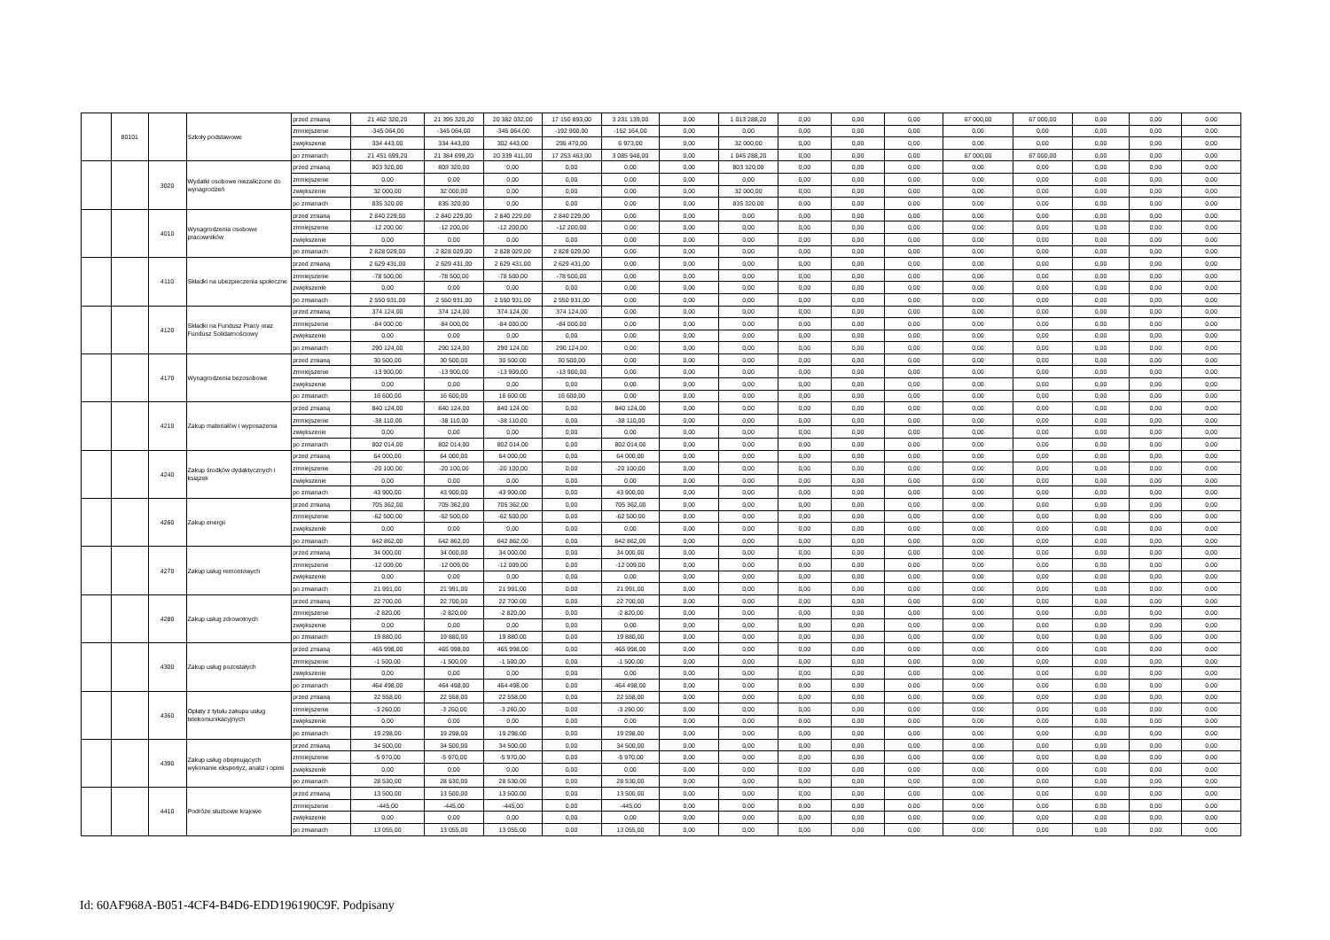| | 80101 | | Szkoły podstawowe | przed zmianą | 21 462 320,20 | 21 395 320,20 | 20 382 032,00 | 17 150 893,00 | 3 231 139,00 | 0,00 | 1 013 288,20 | 0,00 | 0,00 | 0,00 | 67 000,00 | 67 000,00 | 0,00 | 0,00 | 0,00 |
| | | | | zmniejszenie | -345 064,00 | -345 064,00 | -345 064,00 | -192 900,00 | -152 164,00 | 0,00 | 0,00 | 0,00 | 0,00 | 0,00 | 0,00 | 0,00 | 0,00 | 0,00 | 0,00 |
| | | | | zwiększenie | 334 443,00 | 334 443,00 | 302 443,00 | 295 470,00 | 6 973,00 | 0,00 | 32 000,00 | 0,00 | 0,00 | 0,00 | 0,00 | 0,00 | 0,00 | 0,00 | 0,00 |
| | | | | po zmianach | 21 451 699,20 | 21 384 699,20 | 20 339 411,00 | 17 253 463,00 | 3 085 948,00 | 0,00 | 1 045 288,20 | 0,00 | 0,00 | 0,00 | 67 000,00 | 67 000,00 | 0,00 | 0,00 | 0,00 |
| | | 3020 | Wydatki osobowe niezaliczone do wynagrodzeń | przed zmianą | 803 320,00 | 803 320,00 | 0,00 | 0,00 | 0,00 | 0,00 | 803 320,00 | 0,00 | 0,00 | 0,00 | 0,00 | 0,00 | 0,00 | 0,00 | 0,00 |
| | | | | zmniejszenie | 0,00 | 0,00 | 0,00 | 0,00 | 0,00 | 0,00 | 0,00 | 0,00 | 0,00 | 0,00 | 0,00 | 0,00 | 0,00 | 0,00 | 0,00 |
| | | | | zwiększenie | 32 000,00 | 32 000,00 | 0,00 | 0,00 | 0,00 | 0,00 | 32 000,00 | 0,00 | 0,00 | 0,00 | 0,00 | 0,00 | 0,00 | 0,00 | 0,00 |
| | | | | po zmianach | 835 320,00 | 835 320,00 | 0,00 | 0,00 | 0,00 | 0,00 | 835 320,00 | 0,00 | 0,00 | 0,00 | 0,00 | 0,00 | 0,00 | 0,00 | 0,00 |
| | | 4010 | Wynagrodzenia osobowe pracowników | przed zmianą | 2 840 229,00 | 2 840 229,00 | 2 840 229,00 | 2 840 229,00 | 0,00 | 0,00 | 0,00 | 0,00 | 0,00 | 0,00 | 0,00 | 0,00 | 0,00 | 0,00 | 0,00 |
| | | | | zmniejszenie | -12 200,00 | -12 200,00 | -12 200,00 | -12 200,00 | 0,00 | 0,00 | 0,00 | 0,00 | 0,00 | 0,00 | 0,00 | 0,00 | 0,00 | 0,00 | 0,00 |
| | | | | zwiększenie | 0,00 | 0,00 | 0,00 | 0,00 | 0,00 | 0,00 | 0,00 | 0,00 | 0,00 | 0,00 | 0,00 | 0,00 | 0,00 | 0,00 | 0,00 |
| | | | | po zmianach | 2 828 029,00 | 2 828 029,00 | 2 828 029,00 | 2 828 029,00 | 0,00 | 0,00 | 0,00 | 0,00 | 0,00 | 0,00 | 0,00 | 0,00 | 0,00 | 0,00 | 0,00 |
| | | 4110 | Składki na ubezpieczenia społeczne | przed zmianą | 2 629 431,00 | 2 629 431,00 | 2 629 431,00 | 2 629 431,00 | 0,00 | 0,00 | 0,00 | 0,00 | 0,00 | 0,00 | 0,00 | 0,00 | 0,00 | 0,00 | 0,00 |
| | | | | zmniejszenie | -78 500,00 | -78 500,00 | -78 500,00 | -78 500,00 | 0,00 | 0,00 | 0,00 | 0,00 | 0,00 | 0,00 | 0,00 | 0,00 | 0,00 | 0,00 | 0,00 |
| | | | | zwiększenie | 0,00 | 0,00 | 0,00 | 0,00 | 0,00 | 0,00 | 0,00 | 0,00 | 0,00 | 0,00 | 0,00 | 0,00 | 0,00 | 0,00 | 0,00 |
| | | | | po zmianach | 2 550 931,00 | 2 550 931,00 | 2 550 931,00 | 2 550 931,00 | 0,00 | 0,00 | 0,00 | 0,00 | 0,00 | 0,00 | 0,00 | 0,00 | 0,00 | 0,00 | 0,00 |
| | | 4120 | Składki na Fundusz Pracy oraz Fundusz Solidarnościowy | przed zmianą | 374 124,00 | 374 124,00 | 374 124,00 | 374 124,00 | 0,00 | 0,00 | 0,00 | 0,00 | 0,00 | 0,00 | 0,00 | 0,00 | 0,00 | 0,00 | 0,00 |
| | | | | zmniejszenie | -84 000,00 | -84 000,00 | -84 000,00 | -84 000,00 | 0,00 | 0,00 | 0,00 | 0,00 | 0,00 | 0,00 | 0,00 | 0,00 | 0,00 | 0,00 | 0,00 |
| | | | | zwiększenie | 0,00 | 0,00 | 0,00 | 0,00 | 0,00 | 0,00 | 0,00 | 0,00 | 0,00 | 0,00 | 0,00 | 0,00 | 0,00 | 0,00 | 0,00 |
| | | | | po zmianach | 290 124,00 | 290 124,00 | 290 124,00 | 290 124,00 | 0,00 | 0,00 | 0,00 | 0,00 | 0,00 | 0,00 | 0,00 | 0,00 | 0,00 | 0,00 | 0,00 |
| | | 4170 | Wynagrodzenia bezosobowe | przed zmianą | 30 500,00 | 30 500,00 | 30 500,00 | 30 500,00 | 0,00 | 0,00 | 0,00 | 0,00 | 0,00 | 0,00 | 0,00 | 0,00 | 0,00 | 0,00 | 0,00 |
| | | | | zmniejszenie | -13 900,00 | -13 900,00 | -13 900,00 | -13 900,00 | 0,00 | 0,00 | 0,00 | 0,00 | 0,00 | 0,00 | 0,00 | 0,00 | 0,00 | 0,00 | 0,00 |
| | | | | zwiększenie | 0,00 | 0,00 | 0,00 | 0,00 | 0,00 | 0,00 | 0,00 | 0,00 | 0,00 | 0,00 | 0,00 | 0,00 | 0,00 | 0,00 | 0,00 |
| | | | | po zmianach | 16 600,00 | 16 600,00 | 16 600,00 | 16 600,00 | 0,00 | 0,00 | 0,00 | 0,00 | 0,00 | 0,00 | 0,00 | 0,00 | 0,00 | 0,00 | 0,00 |
| | | 4210 | Zakup materiałów i wyposażenia | przed zmianą | 840 124,00 | 840 124,00 | 840 124,00 | 0,00 | 840 124,00 | 0,00 | 0,00 | 0,00 | 0,00 | 0,00 | 0,00 | 0,00 | 0,00 | 0,00 | 0,00 |
| | | | | zmniejszenie | -38 110,00 | -38 110,00 | -38 110,00 | 0,00 | -38 110,00 | 0,00 | 0,00 | 0,00 | 0,00 | 0,00 | 0,00 | 0,00 | 0,00 | 0,00 | 0,00 |
| | | | | zwiększenie | 0,00 | 0,00 | 0,00 | 0,00 | 0,00 | 0,00 | 0,00 | 0,00 | 0,00 | 0,00 | 0,00 | 0,00 | 0,00 | 0,00 | 0,00 |
| | | | | po zmianach | 802 014,00 | 802 014,00 | 802 014,00 | 0,00 | 802 014,00 | 0,00 | 0,00 | 0,00 | 0,00 | 0,00 | 0,00 | 0,00 | 0,00 | 0,00 | 0,00 |
| | | 4240 | Zakup środków dydaktycznych i książek | przed zmianą | 64 000,00 | 64 000,00 | 64 000,00 | 0,00 | 64 000,00 | 0,00 | 0,00 | 0,00 | 0,00 | 0,00 | 0,00 | 0,00 | 0,00 | 0,00 | 0,00 |
| | | | | zmniejszenie | -20 100,00 | -20 100,00 | -20 100,00 | 0,00 | -20 100,00 | 0,00 | 0,00 | 0,00 | 0,00 | 0,00 | 0,00 | 0,00 | 0,00 | 0,00 | 0,00 |
| | | | | zwiększenie | 0,00 | 0,00 | 0,00 | 0,00 | 0,00 | 0,00 | 0,00 | 0,00 | 0,00 | 0,00 | 0,00 | 0,00 | 0,00 | 0,00 | 0,00 |
| | | | | po zmianach | 43 900,00 | 43 900,00 | 43 900,00 | 0,00 | 43 900,00 | 0,00 | 0,00 | 0,00 | 0,00 | 0,00 | 0,00 | 0,00 | 0,00 | 0,00 | 0,00 |
| | | 4260 | Zakup energii | przed zmianą | 705 362,00 | 705 362,00 | 705 362,00 | 0,00 | 705 362,00 | 0,00 | 0,00 | 0,00 | 0,00 | 0,00 | 0,00 | 0,00 | 0,00 | 0,00 | 0,00 |
| | | | | zmniejszenie | -62 500,00 | -62 500,00 | -62 500,00 | 0,00 | -62 500,00 | 0,00 | 0,00 | 0,00 | 0,00 | 0,00 | 0,00 | 0,00 | 0,00 | 0,00 | 0,00 |
| | | | | zwiększenie | 0,00 | 0,00 | 0,00 | 0,00 | 0,00 | 0,00 | 0,00 | 0,00 | 0,00 | 0,00 | 0,00 | 0,00 | 0,00 | 0,00 | 0,00 |
| | | | | po zmianach | 642 862,00 | 642 862,00 | 642 862,00 | 0,00 | 642 862,00 | 0,00 | 0,00 | 0,00 | 0,00 | 0,00 | 0,00 | 0,00 | 0,00 | 0,00 | 0,00 |
| | | 4270 | Zakup usług remontowych | przed zmianą | 34 000,00 | 34 000,00 | 34 000,00 | 0,00 | 34 000,00 | 0,00 | 0,00 | 0,00 | 0,00 | 0,00 | 0,00 | 0,00 | 0,00 | 0,00 | 0,00 |
| | | | | zmniejszenie | -12 009,00 | -12 009,00 | -12 009,00 | 0,00 | -12 009,00 | 0,00 | 0,00 | 0,00 | 0,00 | 0,00 | 0,00 | 0,00 | 0,00 | 0,00 | 0,00 |
| | | | | zwiększenie | 0,00 | 0,00 | 0,00 | 0,00 | 0,00 | 0,00 | 0,00 | 0,00 | 0,00 | 0,00 | 0,00 | 0,00 | 0,00 | 0,00 | 0,00 |
| | | | | po zmianach | 21 991,00 | 21 991,00 | 21 991,00 | 0,00 | 21 991,00 | 0,00 | 0,00 | 0,00 | 0,00 | 0,00 | 0,00 | 0,00 | 0,00 | 0,00 | 0,00 |
| | | 4280 | Zakup usług zdrowotnych | przed zmianą | 22 700,00 | 22 700,00 | 22 700,00 | 0,00 | 22 700,00 | 0,00 | 0,00 | 0,00 | 0,00 | 0,00 | 0,00 | 0,00 | 0,00 | 0,00 | 0,00 |
| | | | | zmniejszenie | -2 820,00 | -2 820,00 | -2 820,00 | 0,00 | -2 820,00 | 0,00 | 0,00 | 0,00 | 0,00 | 0,00 | 0,00 | 0,00 | 0,00 | 0,00 | 0,00 |
| | | | | zwiększenie | 0,00 | 0,00 | 0,00 | 0,00 | 0,00 | 0,00 | 0,00 | 0,00 | 0,00 | 0,00 | 0,00 | 0,00 | 0,00 | 0,00 | 0,00 |
| | | | | po zmianach | 19 880,00 | 19 880,00 | 19 880,00 | 0,00 | 19 880,00 | 0,00 | 0,00 | 0,00 | 0,00 | 0,00 | 0,00 | 0,00 | 0,00 | 0,00 | 0,00 |
| | | 4300 | Zakup usług pozostałych | przed zmianą | 465 998,00 | 465 998,00 | 465 998,00 | 0,00 | 465 998,00 | 0,00 | 0,00 | 0,00 | 0,00 | 0,00 | 0,00 | 0,00 | 0,00 | 0,00 | 0,00 |
| | | | | zmniejszenie | -1 500,00 | -1 500,00 | -1 500,00 | 0,00 | -1 500,00 | 0,00 | 0,00 | 0,00 | 0,00 | 0,00 | 0,00 | 0,00 | 0,00 | 0,00 | 0,00 |
| | | | | zwiększenie | 0,00 | 0,00 | 0,00 | 0,00 | 0,00 | 0,00 | 0,00 | 0,00 | 0,00 | 0,00 | 0,00 | 0,00 | 0,00 | 0,00 | 0,00 |
| | | | | po zmianach | 464 498,00 | 464 498,00 | 464 498,00 | 0,00 | 464 498,00 | 0,00 | 0,00 | 0,00 | 0,00 | 0,00 | 0,00 | 0,00 | 0,00 | 0,00 | 0,00 |
| | | 4360 | Opłaty z tytułu zakupu usług telekomunikacyjnych | przed zmianą | 22 558,00 | 22 558,00 | 22 558,00 | 0,00 | 22 558,00 | 0,00 | 0,00 | 0,00 | 0,00 | 0,00 | 0,00 | 0,00 | 0,00 | 0,00 | 0,00 |
| | | | | zmniejszenie | -3 260,00 | -3 260,00 | -3 260,00 | 0,00 | -3 260,00 | 0,00 | 0,00 | 0,00 | 0,00 | 0,00 | 0,00 | 0,00 | 0,00 | 0,00 | 0,00 |
| | | | | zwiększenie | 0,00 | 0,00 | 0,00 | 0,00 | 0,00 | 0,00 | 0,00 | 0,00 | 0,00 | 0,00 | 0,00 | 0,00 | 0,00 | 0,00 | 0,00 |
| | | | | po zmianach | 19 298,00 | 19 298,00 | 19 298,00 | 0,00 | 19 298,00 | 0,00 | 0,00 | 0,00 | 0,00 | 0,00 | 0,00 | 0,00 | 0,00 | 0,00 | 0,00 |
| | | 4390 | Zakup usług obejmujących wykonanie ekspertyz, analiz i opinii | przed zmianą | 34 500,00 | 34 500,00 | 34 500,00 | 0,00 | 34 500,00 | 0,00 | 0,00 | 0,00 | 0,00 | 0,00 | 0,00 | 0,00 | 0,00 | 0,00 | 0,00 |
| | | | | zmniejszenie | -5 970,00 | -5 970,00 | -5 970,00 | 0,00 | -5 970,00 | 0,00 | 0,00 | 0,00 | 0,00 | 0,00 | 0,00 | 0,00 | 0,00 | 0,00 | 0,00 |
| | | | | zwiększenie | 0,00 | 0,00 | 0,00 | 0,00 | 0,00 | 0,00 | 0,00 | 0,00 | 0,00 | 0,00 | 0,00 | 0,00 | 0,00 | 0,00 | 0,00 |
| | | | | po zmianach | 28 530,00 | 28 530,00 | 28 530,00 | 0,00 | 28 530,00 | 0,00 | 0,00 | 0,00 | 0,00 | 0,00 | 0,00 | 0,00 | 0,00 | 0,00 | 0,00 |
| | | 4410 | Podróże służbowe krajowe | przed zmianą | 13 500,00 | 13 500,00 | 13 500,00 | 0,00 | 13 500,00 | 0,00 | 0,00 | 0,00 | 0,00 | 0,00 | 0,00 | 0,00 | 0,00 | 0,00 | 0,00 |
| | | | | zmniejszenie | -445,00 | -445,00 | -445,00 | 0,00 | -445,00 | 0,00 | 0,00 | 0,00 | 0,00 | 0,00 | 0,00 | 0,00 | 0,00 | 0,00 | 0,00 |
| | | | | zwiększenie | 0,00 | 0,00 | 0,00 | 0,00 | 0,00 | 0,00 | 0,00 | 0,00 | 0,00 | 0,00 | 0,00 | 0,00 | 0,00 | 0,00 | 0,00 |
| | | | | po zmianach | 13 055,00 | 13 055,00 | 13 055,00 | 0,00 | 13 055,00 | 0,00 | 0,00 | 0,00 | 0,00 | 0,00 | 0,00 | 0,00 | 0,00 | 0,00 | 0,00 |
Id: 60AF968A-B051-4CF4-B4D6-EDD196190C9F. Podpisany